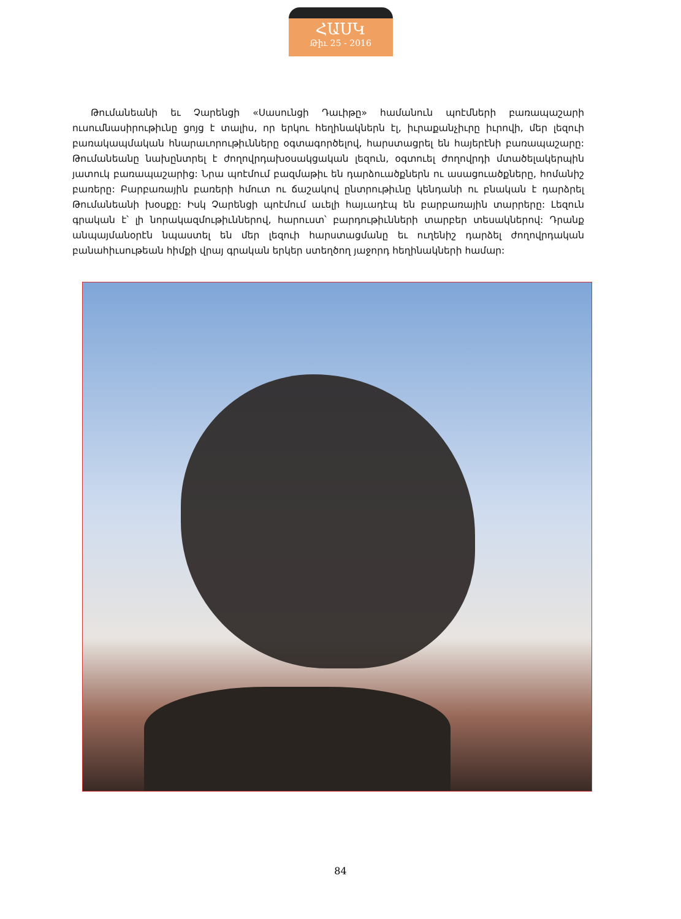ՀԱՍԿ
Թիւ 25 - 2016
Թումանեանի եւ Չարենցի «Սասունցի Դաւիթը» համանուն պոէմների բառապաշարի ուսումնասիրութիւնը ցոյց է տալիս, որ երկու հեղինակներն էլ, իւրաքանչիւրը իւրովի, մեր լեզուի բառակապմական հնարաւորութիւնները օգտագործելով, հարստացրել են հայերէնի բառապաշարը: Թումանեանը նախընտրել է ժողովրդախօսակցական լեզուն, օգտուել ժողովրդի մտածելակերպին յատուկ բառապաշարից: Նրա պոէմում բազմաթիւ են դարձուածքներն ու ասացուածքները, հոմանիշ բառերը: Բարբառային բառերի հմուտ ու ճաշակով ընտրութիւնը կենդանի ու բնական է դարձրել Թումանեանի խօսքը: Իսկ Չարենցի պոէմում աւելի հայւադէպ են բարբառային տարրերը: Լեզուն գրական է՝ լի նորակազմութիւններով, հարուստ՝ բարդութիւնների տարբեր տեսակներով: Դրանք անպայմանօրէն նպաստել են մեր լեզուի հարստացմանը եւ ուղենիշ դարձել ժողովրդական բանահիւսութեան հիմքի վրայ գրական երկեր ստեղծող յաջորդ հեղինակների համար:
84